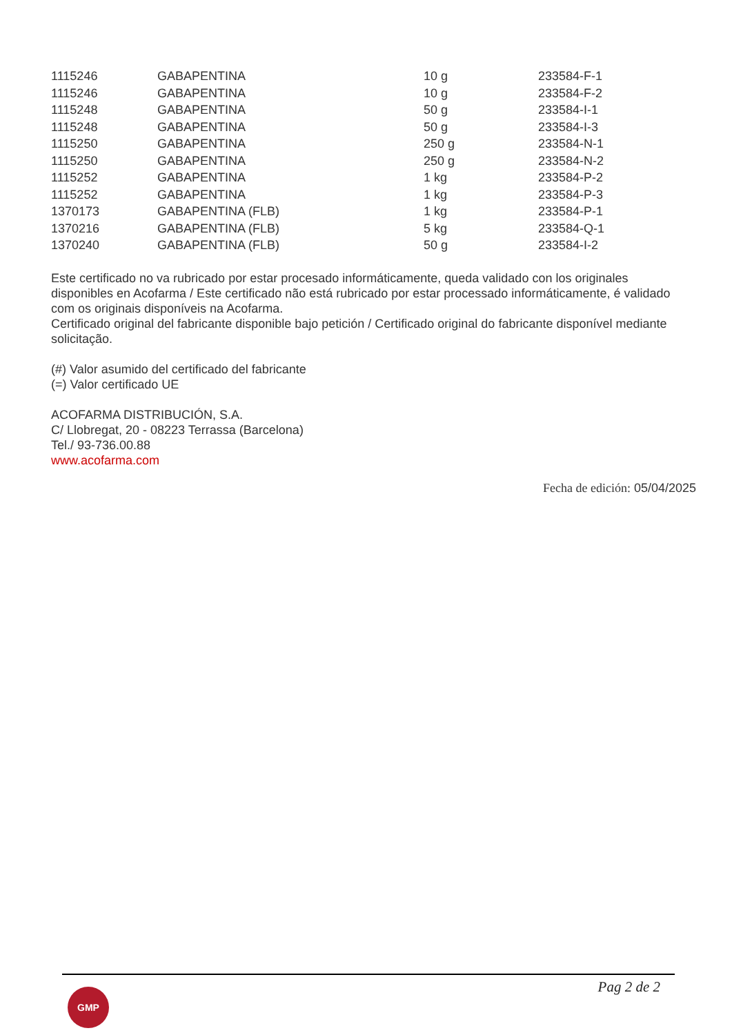| 1115246 | GABAPENTINA | 10 g | 233584-F-1 |
| 1115246 | GABAPENTINA | 10 g | 233584-F-2 |
| 1115248 | GABAPENTINA | 50 g | 233584-I-1 |
| 1115248 | GABAPENTINA | 50 g | 233584-I-3 |
| 1115250 | GABAPENTINA | 250 g | 233584-N-1 |
| 1115250 | GABAPENTINA | 250 g | 233584-N-2 |
| 1115252 | GABAPENTINA | 1 kg | 233584-P-2 |
| 1115252 | GABAPENTINA | 1 kg | 233584-P-3 |
| 1370173 | GABAPENTINA (FLB) | 1 kg | 233584-P-1 |
| 1370216 | GABAPENTINA (FLB) | 5 kg | 233584-Q-1 |
| 1370240 | GABAPENTINA (FLB) | 50 g | 233584-I-2 |
Este certificado no va rubricado por estar procesado informáticamente, queda validado con los originales disponibles en Acofarma / Este certificado não está rubricado por estar processado informáticamente, é validado com os originais disponíveis na Acofarma.
Certificado original del fabricante disponible bajo petición / Certificado original do fabricante disponível mediante solicitação.
(#) Valor asumido del certificado del fabricante
(=) Valor certificado UE
ACOFARMA DISTRIBUCIÓN, S.A.
C/ Llobregat, 20 - 08223 Terrassa (Barcelona)
Tel./ 93-736.00.88
www.acofarma.com
Fecha de edición: 05/04/2025
GMP Pag 2 de 2